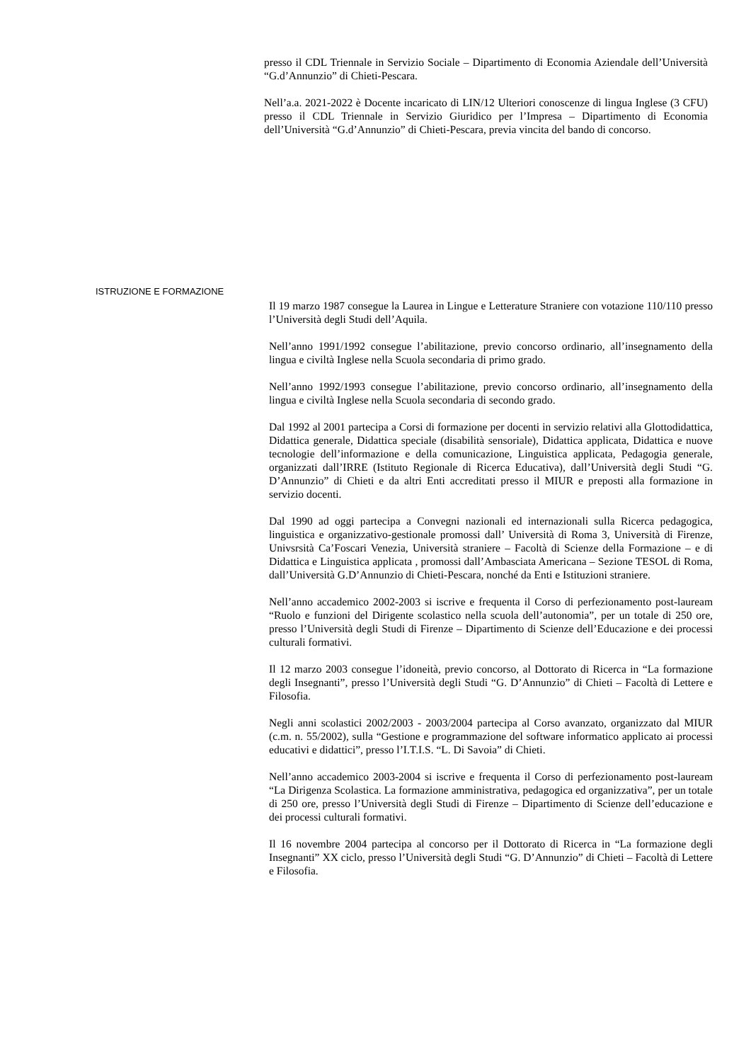presso il CDL Triennale in Servizio Sociale – Dipartimento di Economia Aziendale dell’Università “G.d’Annunzio” di Chieti-Pescara.
Nell’a.a. 2021-2022 è Docente incaricato di LIN/12 Ulteriori conoscenze di lingua Inglese (3 CFU) presso il CDL Triennale in Servizio Giuridico per l’Impresa – Dipartimento di Economia dell’Università “G.d’Annunzio” di Chieti-Pescara, previa vincita del bando di concorso.
ISTRUZIONE E FORMAZIONE
Il 19 marzo 1987 consegue la Laurea in Lingue e Letterature Straniere con votazione 110/110 presso l’Università degli Studi dell’Aquila.
Nell’anno 1991/1992 consegue l’abilitazione, previo concorso ordinario, all’insegnamento della lingua e civiltà Inglese nella Scuola secondaria di primo grado.
Nell’anno 1992/1993 consegue l’abilitazione, previo concorso ordinario, all’insegnamento della lingua e civiltà Inglese nella Scuola secondaria di secondo grado.
Dal 1992 al 2001 partecipa a Corsi di formazione per docenti in servizio relativi alla Glottodidattica, Didattica generale, Didattica speciale (disabilità sensoriale), Didattica applicata, Didattica e nuove tecnologie dell’informazione e della comunicazione, Linguistica applicata, Pedagogia generale, organizzati dall’IRRE (Istituto Regionale di Ricerca Educativa), dall’Università degli Studi “G. D’Annunzio” di Chieti e da altri Enti accreditati presso il MIUR e preposti alla formazione in servizio docenti.
Dal 1990 ad oggi partecipa a Convegni nazionali ed internazionali sulla Ricerca pedagogica, linguistica e organizzativo-gestionale promossi dall’ Università di Roma 3, Università di Firenze, Univsrsità Ca’Foscari Venezia, Università straniere – Facoltà di Scienze della Formazione – e di Didattica e Linguistica applicata , promossi dall’Ambasciata Americana – Sezione TESOL di Roma, dall’Università G.D’Annunzio di Chieti-Pescara, nonché da Enti e Istituzioni straniere.
Nell’anno accademico 2002-2003 si iscrive e frequenta il Corso di perfezionamento post-lauream “Ruolo e funzioni del Dirigente scolastico nella scuola dell’autonomia”, per un totale di 250 ore, presso l’Università degli Studi di Firenze – Dipartimento di Scienze dell’Educazione e dei processi culturali formativi.
Il 12 marzo 2003 consegue l’idoneità, previo concorso, al Dottorato di Ricerca in “La formazione degli Insegnanti”, presso l’Università degli Studi “G. D’Annunzio” di Chieti – Facoltà di Lettere e Filosofia.
Negli anni scolastici 2002/2003 - 2003/2004 partecipa al Corso avanzato, organizzato dal MIUR (c.m. n. 55/2002), sulla “Gestione e programmazione del software informatico applicato ai processi educativi e didattici”, presso l’I.T.I.S. “L. Di Savoia” di Chieti.
Nell’anno accademico 2003-2004 si iscrive e frequenta il Corso di perfezionamento post-lauream “La Dirigenza Scolastica. La formazione amministrativa, pedagogica ed organizzativa”, per un totale di 250 ore, presso l’Università degli Studi di Firenze – Dipartimento di Scienze dell’educazione e dei processi culturali formativi.
Il 16 novembre 2004 partecipa al concorso per il Dottorato di Ricerca in “La formazione degli Insegnanti” XX ciclo, presso l’Università degli Studi “G. D’Annunzio” di Chieti – Facoltà di Lettere e Filosofia.